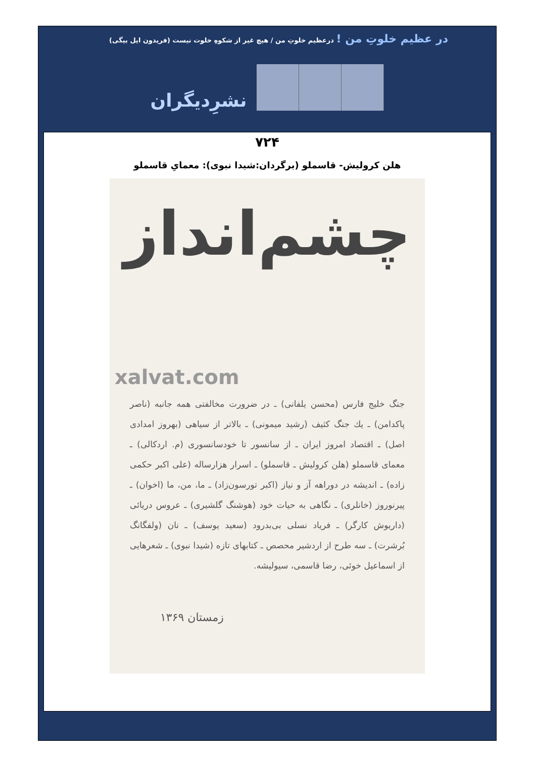در عظیم خلوتِ من ! درعظیم خلوتِ من / هیچ غیر از شکوهِ خلوت نیست (فریدون ایل بیگی)
نشرِدیگران
۷۲۴
هلن کرولیش- قاسملو (برگردان:شیدا نبوی): معمایِ قاسملو
چشم‌انداز
xalvat.com
جنگ خلیج فارس (محسن یلفانی) ـ در ضرورت مخالفتی همه جانبه (ناصر پاکدامن) ـ یك جنگ کثیف (رشید میمونی) ـ بالاتر از سیاهی (بهروز امدادی اصل) ـ اقتصاد امروز ایران ـ از سانسور تا خودسانسوری (م. اردکالی) ـ معمای قاسملو (هلن کرولیش ـ قاسملو) ـ اسرار هزارساله (علی اکبر حکمی زاده) ـ اندیشه در دوراهه آز و نیاز (اکبر تورسون‌زاد) ـ ما، من، ما (اخوان) ـ پیرنوروز (خانلری) ـ نگاهی به حیات خود (هوشنگ گلشیری) ـ عروس دریائی (داریوش کارگر) ـ فریاد نسلی بی‌بدرود (سعید یوسف) ـ نان (ولفگانگ بُرشرت) ـ سه طرح از اردشیر محصص ـ کتابهای تازه (شیدا نبوی) ـ شعرهایی از اسماعیل خوئی، رضا قاسمی، سیولیشه.
زمستان ۱۳۶۹